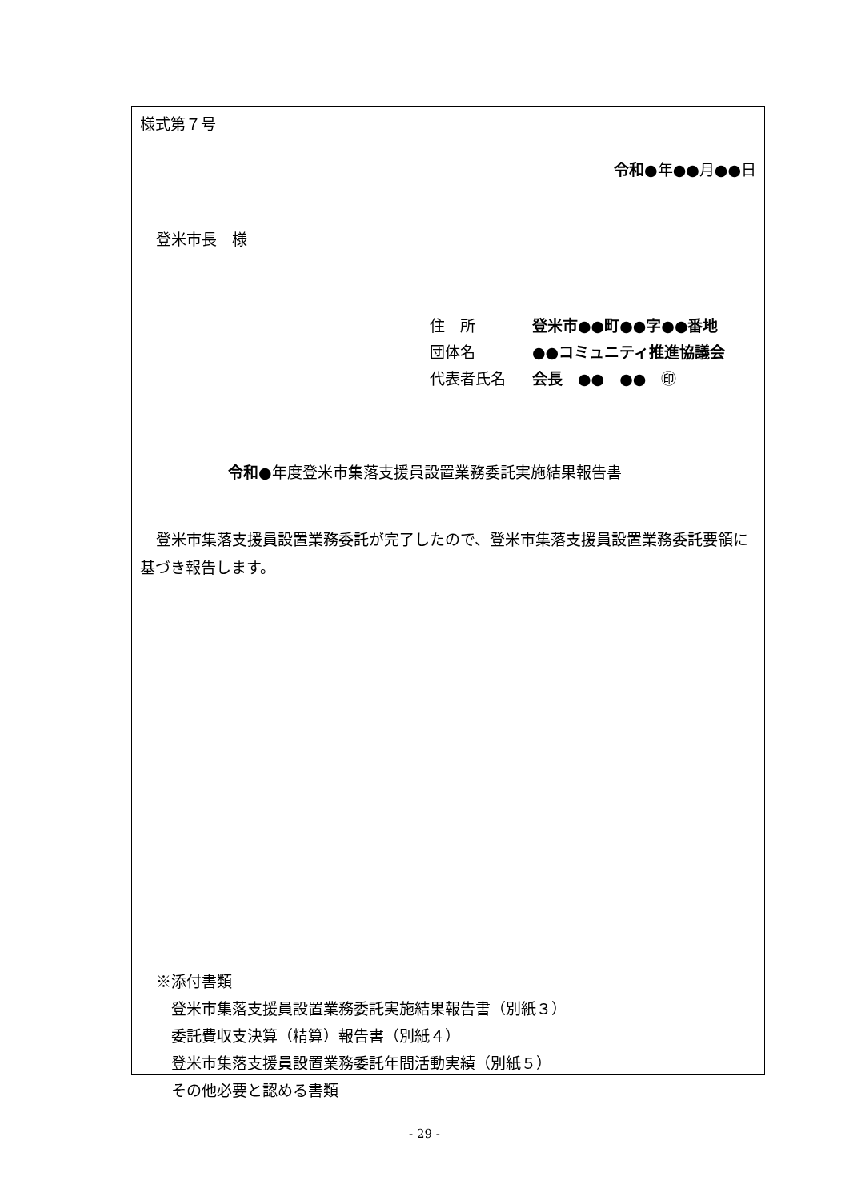様式第７号
令和●年●●月●●日
登米市長　様
住　所 登米市●●町●●字●●番地
団体名 ●●コミュニティ推進協議会
代表者氏名 会長　●●　●●　㊞
令和●年度登米市集落支援員設置業務委託実施結果報告書
登米市集落支援員設置業務委託が完了したので、登米市集落支援員設置業務委託要領に基づき報告します。
※添付書類
　登米市集落支援員設置業務委託実施結果報告書（別紙３）
　委託費収支決算（精算）報告書（別紙４）
　登米市集落支援員設置業務委託年間活動実績（別紙５）
　その他必要と認める書類
- 29 -